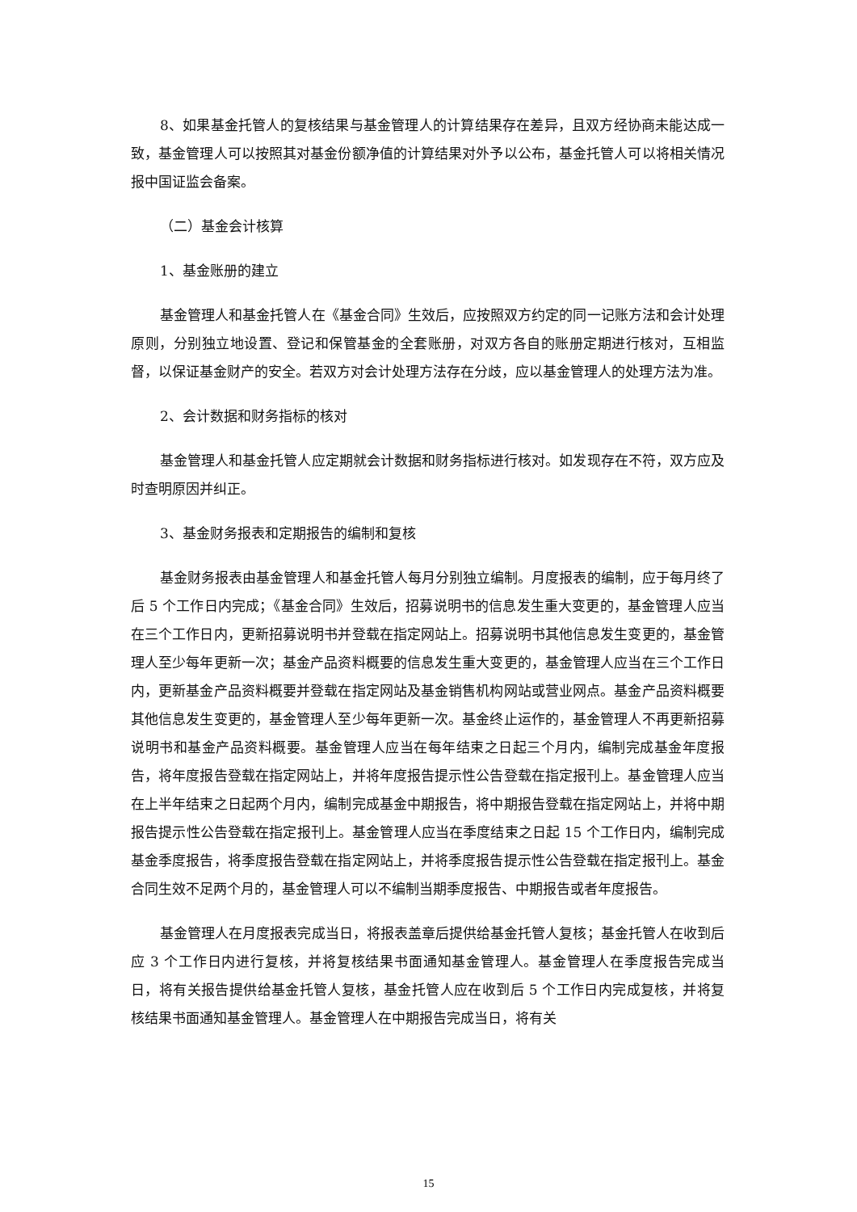8、如果基金托管人的复核结果与基金管理人的计算结果存在差异，且双方经协商未能达成一致，基金管理人可以按照其对基金份额净值的计算结果对外予以公布，基金托管人可以将相关情况报中国证监会备案。
（二）基金会计核算
1、基金账册的建立
基金管理人和基金托管人在《基金合同》生效后，应按照双方约定的同一记账方法和会计处理原则，分别独立地设置、登记和保管基金的全套账册，对双方各自的账册定期进行核对，互相监督，以保证基金财产的安全。若双方对会计处理方法存在分歧，应以基金管理人的处理方法为准。
2、会计数据和财务指标的核对
基金管理人和基金托管人应定期就会计数据和财务指标进行核对。如发现存在不符，双方应及时查明原因并纠正。
3、基金财务报表和定期报告的编制和复核
基金财务报表由基金管理人和基金托管人每月分别独立编制。月度报表的编制，应于每月终了后 5 个工作日内完成；《基金合同》生效后，招募说明书的信息发生重大变更的，基金管理人应当在三个工作日内，更新招募说明书并登载在指定网站上。招募说明书其他信息发生变更的，基金管理人至少每年更新一次；基金产品资料概要的信息发生重大变更的，基金管理人应当在三个工作日内，更新基金产品资料概要并登载在指定网站及基金销售机构网站或营业网点。基金产品资料概要其他信息发生变更的，基金管理人至少每年更新一次。基金终止运作的，基金管理人不再更新招募说明书和基金产品资料概要。基金管理人应当在每年结束之日起三个月内，编制完成基金年度报告，将年度报告登载在指定网站上，并将年度报告提示性公告登载在指定报刊上。基金管理人应当在上半年结束之日起两个月内，编制完成基金中期报告，将中期报告登载在指定网站上，并将中期报告提示性公告登载在指定报刊上。基金管理人应当在季度结束之日起 15 个工作日内，编制完成基金季度报告，将季度报告登载在指定网站上，并将季度报告提示性公告登载在指定报刊上。基金合同生效不足两个月的，基金管理人可以不编制当期季度报告、中期报告或者年度报告。
基金管理人在月度报表完成当日，将报表盖章后提供给基金托管人复核；基金托管人在收到后应 3 个工作日内进行复核，并将复核结果书面通知基金管理人。基金管理人在季度报告完成当日，将有关报告提供给基金托管人复核，基金托管人应在收到后 5 个工作日内完成复核，并将复核结果书面通知基金管理人。基金管理人在中期报告完成当日，将有关
15